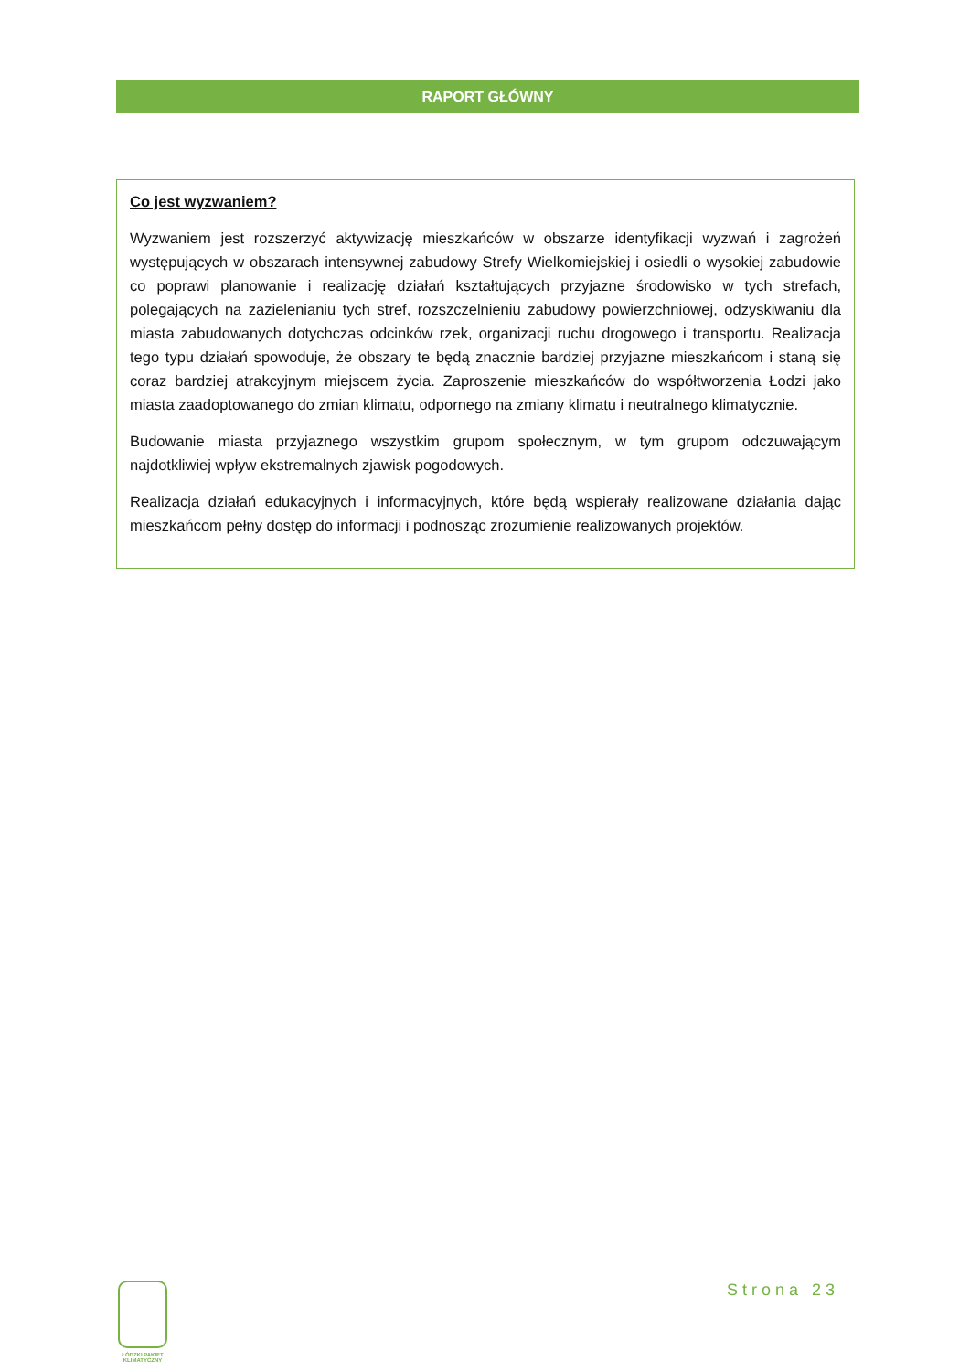RAPORT GŁÓWNY
Co jest wyzwaniem?
Wyzwaniem jest rozszerzyć aktywizację mieszkańców w obszarze identyfikacji wyzwań i zagrożeń występujących w obszarach intensywnej zabudowy Strefy Wielkomiejskiej i osiedli o wysokiej zabudowie co poprawi planowanie i realizację działań kształtujących przyjazne środowisko w tych strefach, polegających na zazielenianiu tych stref, rozszczelnieniu zabudowy powierzchniowej, odzyskiwaniu dla miasta zabudowanych dotychczas odcinków rzek, organizacji ruchu drogowego i transportu. Realizacja tego typu działań spowoduje, że obszary te będą znacznie bardziej przyjazne mieszkańcom i staną się coraz bardziej atrakcyjnym miejscem życia. Zaproszenie mieszkańców do współtworzenia Łodzi jako miasta zaadoptowanego do zmian klimatu, odpornego na zmiany klimatu i neutralnego klimatycznie.
Budowanie miasta przyjaznego wszystkim grupom społecznym, w tym grupom odczuwającym najdotkliwiej wpływ ekstremalnych zjawisk pogodowych.
Realizacja działań edukacyjnych i informacyjnych, które będą wspierały realizowane działania dając mieszkańcom pełny dostęp do informacji i podnosząc zrozumienie realizowanych projektów.
ŁÓDZKI PAKIET KLIMATYCZNY
Strona 23